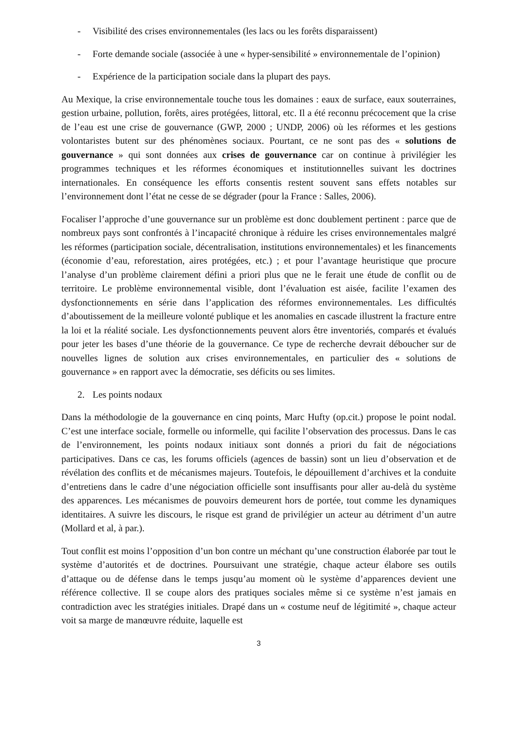- Visibilité des crises environnementales (les lacs ou les forêts disparaissent)
- Forte demande sociale (associée à une « hyper-sensibilité » environnementale de l’opinion)
- Expérience de la participation sociale dans la plupart des pays.
Au Mexique, la crise environnementale touche tous les domaines : eaux de surface, eaux souterraines, gestion urbaine, pollution, forêts, aires protégées, littoral, etc. Il a été reconnu précocement que la crise de l’eau est une crise de gouvernance (GWP, 2000 ; UNDP, 2006) où les réformes et les gestions volontaristes butent sur des phénomènes sociaux. Pourtant, ce ne sont pas des « solutions de gouvernance » qui sont données aux crises de gouvernance car on continue à privilégier les programmes techniques et les réformes économiques et institutionnelles suivant les doctrines internationales. En conséquence les efforts consentis restent souvent sans effets notables sur l’environnement dont l’état ne cesse de se dégrader (pour la France : Salles, 2006).
Focaliser l’approche d’une gouvernance sur un problème est donc doublement pertinent : parce que de nombreux pays sont confrontés à l’incapacité chronique à réduire les crises environnementales malgré les réformes (participation sociale, décentralisation, institutions environnementales) et les financements (économie d’eau, reforestation, aires protégées, etc.) ; et pour l’avantage heuristique que procure l’analyse d’un problème clairement défini a priori plus que ne le ferait une étude de conflit ou de territoire. Le problème environnemental visible, dont l’évaluation est aisée, facilite l’examen des dysfonctionnements en série dans l’application des réformes environnementales. Les difficultés d’aboutissement de la meilleure volonté publique et les anomalies en cascade illustrent la fracture entre la loi et la réalité sociale. Les dysfonctionnements peuvent alors être inventoriés, comparés et évalués pour jeter les bases d’une théorie de la gouvernance. Ce type de recherche devrait déboucher sur de nouvelles lignes de solution aux crises environnementales, en particulier des « solutions de gouvernance » en rapport avec la démocratie, ses déficits ou ses limites.
2. Les points nodaux
Dans la méthodologie de la gouvernance en cinq points, Marc Hufty (op.cit.) propose le point nodal. C’est une interface sociale, formelle ou informelle, qui facilite l’observation des processus. Dans le cas de l’environnement, les points nodaux initiaux sont donnés a priori du fait de négociations participatives. Dans ce cas, les forums officiels (agences de bassin) sont un lieu d’observation et de révélation des conflits et de mécanismes majeurs. Toutefois, le dépouillement d’archives et la conduite d’entretiens dans le cadre d’une négociation officielle sont insuffisants pour aller au-delà du système des apparences. Les mécanismes de pouvoirs demeurent hors de portée, tout comme les dynamiques identitaires. A suivre les discours, le risque est grand de privilégier un acteur au détriment d’un autre (Mollard et al, à par.).
Tout conflit est moins l’opposition d’un bon contre un méchant qu’une construction élaborée par tout le système d’autorités et de doctrines. Poursuivant une stratégie, chaque acteur élabore ses outils d’attaque ou de défense dans le temps jusqu’au moment où le système d’apparences devient une référence collective. Il se coupe alors des pratiques sociales même si ce système n’est jamais en contradiction avec les stratégies initiales. Drapé dans un « costume neuf de légitimité », chaque acteur voit sa marge de manœuvre réduite, laquelle est
3